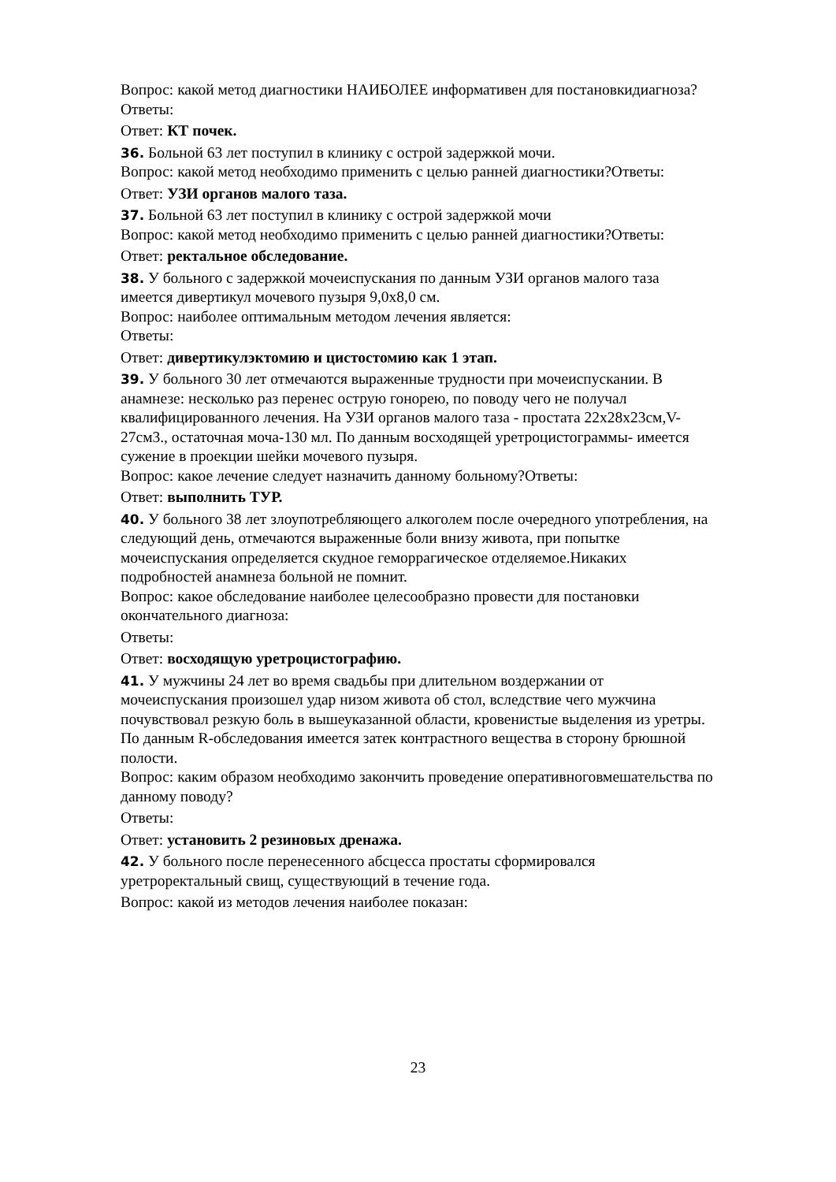Вопрос: какой метод диагностики НАИБОЛЕЕ информативен для постановкидиагноза?
Ответы:
Ответ: КТ почек.
36. Больной 63 лет поступил в клинику с острой задержкой мочи.
Вопрос: какой метод необходимо применить с целью ранней диагностики?Ответы:
Ответ: УЗИ органов малого таза.
37. Больной 63 лет поступил в клинику с острой задержкой мочи
Вопрос: какой метод необходимо применить с целью ранней диагностики?Ответы:
Ответ: ректальное обследование.
38. У больного с задержкой мочеиспускания по данным УЗИ органов малого таза
имеется дивертикул мочевого пузыря 9,0х8,0 см.
Вопрос: наиболее оптимальным методом лечения является:
Ответы:
Ответ: дивертикулэктомию и цистостомию как 1 этап.
39. У больного 30 лет отмечаются выраженные трудности при мочеиспускании. В
анамнезе: несколько раз перенес острую гонорею, по поводу чего не получал
квалифицированного лечения. На УЗИ органов малого таза - простата 22х28х23см,V-
27см3., остаточная моча-130 мл. По данным восходящей уретроцистограммы- имеется
сужение в проекции шейки мочевого пузыря.
Вопрос: какое лечение следует назначить данному больному?Ответы:
Ответ: выполнить ТУР.
40. У больного 38 лет злоупотребляющего алкоголем после очередного употребления, на
следующий день, отмечаются выраженные боли внизу живота, при попытке
мочеиспускания определяется скудное геморрагическое отделяемое.Никаких
подробностей анамнеза больной не помнит.
Вопрос: какое обследование наиболее целесообразно провести для постановки
окончательного диагноза:
Ответы:
Ответ: восходящую уретроцистографию.
41. У мужчины 24 лет во время свадьбы при длительном воздержании от
мочеиспускания произошел удар низом живота об стол, вследствие чего мужчина
почувствовал резкую боль в вышеуказанной области, кровенистые выделения из уретры.
По данным R-обследования имеется затек контрастного вещества в сторону брюшной
полости.
Вопрос: каким образом необходимо закончить проведение оперативноговмешательства по
данному поводу?
Ответы:
Ответ: установить 2 резиновых дренажа.
42. У больного после перенесенного абсцесса простаты сформировался
уретроректальный свищ, существующий в течение года.
Вопрос: какой из методов лечения наиболее показан:
23